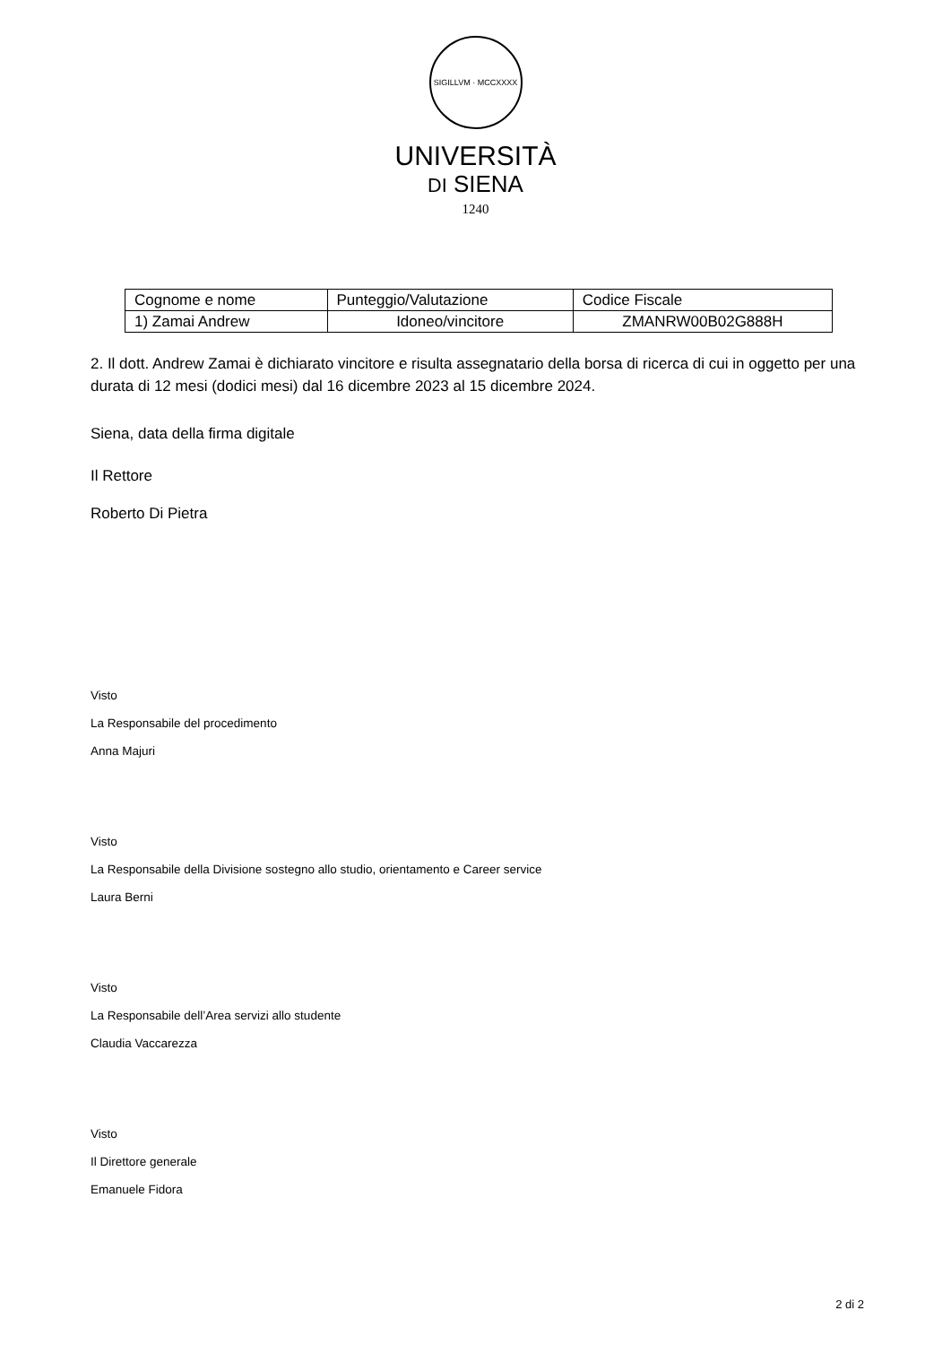SIGILLVM · MCCXXXX
UNIVERSITÀ
DI SIENA
1240
| Cognome e nome | Punteggio/Valutazione | Codice Fiscale |
| 1) Zamai Andrew | Idoneo/vincitore | ZMANRW00B02G888H |
2. Il dott. Andrew Zamai è dichiarato vincitore e risulta assegnatario della borsa di ricerca di cui in oggetto per una durata di 12 mesi (dodici mesi) dal 16 dicembre 2023 al 15 dicembre 2024.
Siena, data della firma digitale
Il Rettore
Roberto Di Pietra
Visto
La Responsabile del procedimento
Anna Majuri
Visto
La Responsabile della Divisione sostegno allo studio, orientamento e Career service
Laura Berni
Visto
La Responsabile dell’Area servizi allo studente
Claudia Vaccarezza
Visto
Il Direttore generale
Emanuele Fidora
2 di 2